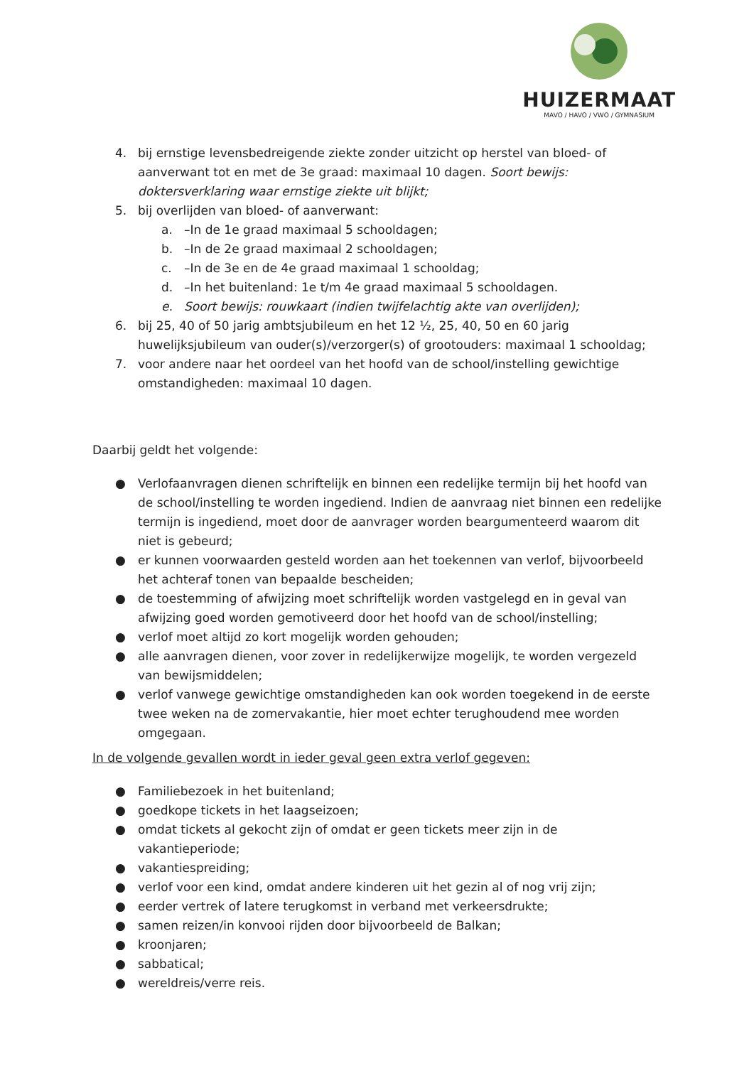HUIZERMAAT
MAVO / HAVO / VWO / GYMNASIUM
4. bij ernstige levensbedreigende ziekte zonder uitzicht op herstel van bloed- of aanverwant tot en met de 3e graad: maximaal 10 dagen. Soort bewijs: doktersverklaring waar ernstige ziekte uit blijkt;
5. bij overlijden van bloed- of aanverwant:
a. –In de 1e graad maximaal 5 schooldagen;
b. –In de 2e graad maximaal 2 schooldagen;
c. –In de 3e en de 4e graad maximaal 1 schooldag;
d. –In het buitenland: 1e t/m 4e graad maximaal 5 schooldagen.
e. Soort bewijs: rouwkaart (indien twijfelachtig akte van overlijden);
6. bij 25, 40 of 50 jarig ambtsjubileum en het 12 ½, 25, 40, 50 en 60 jarig huwelijksjubileum van ouder(s)/verzorger(s) of grootouders: maximaal 1 schooldag;
7. voor andere naar het oordeel van het hoofd van de school/instelling gewichtige omstandigheden: maximaal 10 dagen.
Daarbij geldt het volgende:
● Verlofaanvragen dienen schriftelijk en binnen een redelijke termijn bij het hoofd van de school/instelling te worden ingediend. Indien de aanvraag niet binnen een redelijke termijn is ingediend, moet door de aanvrager worden beargumenteerd waarom dit niet is gebeurd;
● er kunnen voorwaarden gesteld worden aan het toekennen van verlof, bijvoorbeeld het achteraf tonen van bepaalde bescheiden;
● de toestemming of afwijzing moet schriftelijk worden vastgelegd en in geval van afwijzing goed worden gemotiveerd door het hoofd van de school/instelling;
● verlof moet altijd zo kort mogelijk worden gehouden;
● alle aanvragen dienen, voor zover in redelijkerwijze mogelijk, te worden vergezeld van bewijsmiddelen;
● verlof vanwege gewichtige omstandigheden kan ook worden toegekend in de eerste twee weken na de zomervakantie, hier moet echter terughoudend mee worden omgegaan.
In de volgende gevallen wordt in ieder geval geen extra verlof gegeven:
● Familiebezoek in het buitenland;
● goedkope tickets in het laagseizoen;
● omdat tickets al gekocht zijn of omdat er geen tickets meer zijn in de vakantieperiode;
● vakantiespreiding;
● verlof voor een kind, omdat andere kinderen uit het gezin al of nog vrij zijn;
● eerder vertrek of latere terugkomst in verband met verkeersdrukte;
● samen reizen/in konvooi rijden door bijvoorbeeld de Balkan;
● kroonjaren;
● sabbatical;
● wereldreis/verre reis.